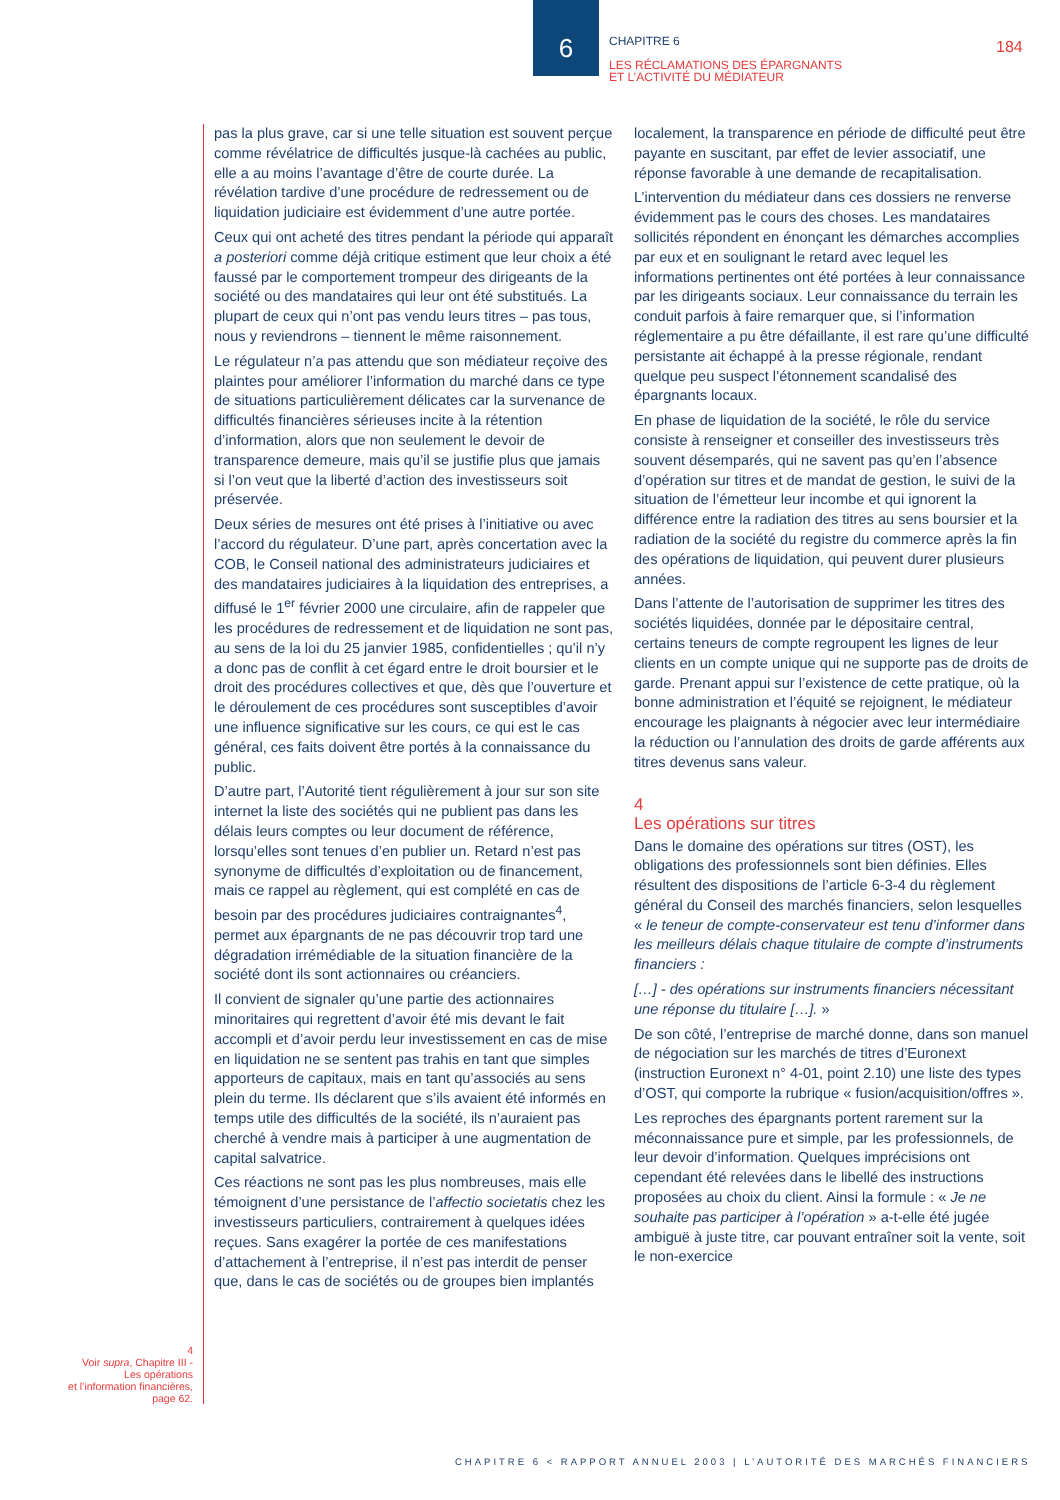6
CHAPITRE 6
LES RÉCLAMATIONS DES ÉPARGNANTS
ET L’ACTIVITÉ DU MÉDIATEUR
184
4
Voir supra, Chapitre III -
Les opérations
et l’information financières,
page 62.
pas la plus grave, car si une telle situation est souvent perçue comme révélatrice de difficultés jusque-là cachées au public, elle a au moins l’avantage d’être de courte durée. La révélation tardive d’une procédure de redressement ou de liquidation judiciaire est évidemment d’une autre portée.
Ceux qui ont acheté des titres pendant la période qui apparaît a posteriori comme déjà critique estiment que leur choix a été faussé par le comportement trompeur des dirigeants de la société ou des mandataires qui leur ont été substitués. La plupart de ceux qui n’ont pas vendu leurs titres – pas tous, nous y reviendrons – tiennent le même raisonnement.
Le régulateur n’a pas attendu que son médiateur reçoive des plaintes pour améliorer l’information du marché dans ce type de situations particulièrement délicates car la survenance de difficultés financières sérieuses incite à la rétention d’information, alors que non seulement le devoir de transparence demeure, mais qu’il se justifie plus que jamais si l’on veut que la liberté d’action des investisseurs soit préservée.
Deux séries de mesures ont été prises à l’initiative ou avec l’accord du régulateur. D’une part, après concertation avec la COB, le Conseil national des administrateurs judiciaires et des mandataires judiciaires à la liquidation des entreprises, a diffusé le 1<sup>er</sup> février 2000 une circulaire, afin de rappeler que les procédures de redressement et de liquidation ne sont pas, au sens de la loi du 25 janvier 1985, confidentielles ; qu’il n’y a donc pas de conflit à cet égard entre le droit boursier et le droit des procédures collectives et que, dès que l’ouverture et le déroulement de ces procédures sont susceptibles d’avoir une influence significative sur les cours, ce qui est le cas général, ces faits doivent être portés à la connaissance du public.
D’autre part, l’Autorité tient régulièrement à jour sur son site internet la liste des sociétés qui ne publient pas dans les délais leurs comptes ou leur document de référence, lorsqu’elles sont tenues d’en publier un. Retard n’est pas synonyme de difficultés d’exploitation ou de financement, mais ce rappel au règlement, qui est complété en cas de besoin par des procédures judiciaires contraignantes<sup>4</sup>, permet aux épargnants de ne pas découvrir trop tard une dégradation irrémédiable de la situation financière de la société dont ils sont actionnaires ou créanciers.
Il convient de signaler qu’une partie des actionnaires minoritaires qui regrettent d’avoir été mis devant le fait accompli et d’avoir perdu leur investissement en cas de mise en liquidation ne se sentent pas trahis en tant que simples apporteurs de capitaux, mais en tant qu’associés au sens plein du terme. Ils déclarent que s’ils avaient été informés en temps utile des difficultés de la société, ils n’auraient pas cherché à vendre mais à participer à une augmentation de capital salvatrice.
Ces réactions ne sont pas les plus nombreuses, mais elle témoignent d’une persistance de l’affectio societatis chez les investisseurs particuliers, contrairement à quelques idées reçues. Sans exagérer la portée de ces manifestations d’attachement à l’entreprise, il n’est pas interdit de penser que, dans le cas de sociétés ou de groupes bien implantés
localement, la transparence en période de difficulté peut être payante en suscitant, par effet de levier associatif, une réponse favorable à une demande de recapitalisation.
L’intervention du médiateur dans ces dossiers ne renverse évidemment pas le cours des choses. Les mandataires sollicités répondent en énonçant les démarches accomplies par eux et en soulignant le retard avec lequel les informations pertinentes ont été portées à leur connaissance par les dirigeants sociaux. Leur connaissance du terrain les conduit parfois à faire remarquer que, si l’information réglementaire a pu être défaillante, il est rare qu’une difficulté persistante ait échappé à la presse régionale, rendant quelque peu suspect l’étonnement scandalisé des épargnants locaux.
En phase de liquidation de la société, le rôle du service consiste à renseigner et conseiller des investisseurs très souvent désemparés, qui ne savent pas qu’en l’absence d’opération sur titres et de mandat de gestion, le suivi de la situation de l’émetteur leur incombe et qui ignorent la différence entre la radiation des titres au sens boursier et la radiation de la société du registre du commerce après la fin des opérations de liquidation, qui peuvent durer plusieurs années.
Dans l’attente de l’autorisation de supprimer les titres des sociétés liquidées, donnée par le dépositaire central, certains teneurs de compte regroupent les lignes de leur clients en un compte unique qui ne supporte pas de droits de garde. Prenant appui sur l’existence de cette pratique, où la bonne administration et l’équité se rejoignent, le médiateur encourage les plaignants à négocier avec leur intermédiaire la réduction ou l’annulation des droits de garde afférents aux titres devenus sans valeur.
4
Les opérations sur titres
Dans le domaine des opérations sur titres (OST), les obligations des professionnels sont bien définies. Elles résultent des dispositions de l’article 6-3-4 du règlement général du Conseil des marchés financiers, selon lesquelles « le teneur de compte-conservateur est tenu d’informer dans les meilleurs délais chaque titulaire de compte d’instruments financiers :
[…] - des opérations sur instruments financiers nécessitant une réponse du titulaire […]. »
De son côté, l’entreprise de marché donne, dans son manuel de négociation sur les marchés de titres d’Euronext (instruction Euronext n° 4-01, point 2.10) une liste des types d’OST, qui comporte la rubrique « fusion/acquisition/offres ».
Les reproches des épargnants portent rarement sur la méconnaissance pure et simple, par les professionnels, de leur devoir d’information. Quelques imprécisions ont cependant été relevées dans le libellé des instructions proposées au choix du client. Ainsi la formule : « Je ne souhaite pas participer à l’opération » a-t-elle été jugée ambiguë à juste titre, car pouvant entraîner soit la vente, soit le non-exercice
CHAPITRE 6 < RAPPORT ANNUEL 2003 | L’AUTORITÉ DES MARCHÉS FINANCIERS